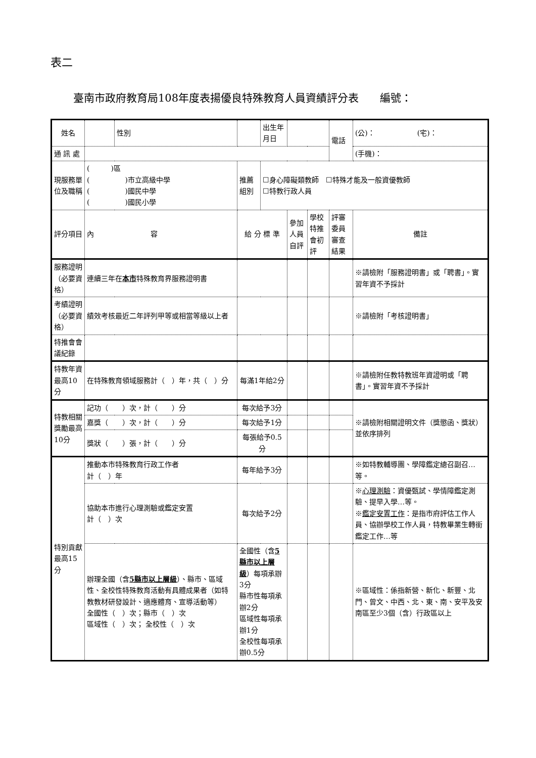表二
臺南市政府教育局108年度表揚優良特殊教育人員資績評分表　　編號：
| 姓名 | | 性別 | | 出生年月日 | | | 電話 | (公)： (宅)： |
| 通 訊 處 | | | | | | | | (手機)： |
| 現服務單位及職稱 | ( )區 ( )市立高級中學 ( )國民中學 ( )國民小學 | | 推薦組別 | ☐身心障礙類教師 ☐特殊才能及一般資優教師 ☐特教行政人員 | | | | |
| 評分項目 | 內 容 | | 給 分 標 準 | | 參加人員自評 | 學校特推會初評 | 評審委員審查結果 | 備註 |
| 服務證明（必要資格） | 連續三年在 本市 特殊教育界服務證明書 | | | | | | | ※請檢附「服務證明書」或「聘書」。實習年資不予採計 |
| 考績證明（必要資格） | 績效考核最近二年評列甲等或相當等級以上者 | | | | | | | ※請檢附「考核證明書」 |
| 特推會會議紀錄 | | | | | | | | |
| 特教年資最高10分 | 在特殊教育領域服務計（ ）年，共（ ）分 | | 每滿1年給2分 | | | | | ※請檢附任教特教班年資證明或「聘書」。實習年資不予採計 |
| 特教相關獎勵最高10分 | 記功（ ）次，計（ ）分 | | 每次給予3分 | | | | | ※請檢附相關證明文件（獎懲函、獎狀）並依序排列 |
| | 嘉獎（ ）次，計（ ）分 | | 每次給予1分 | | | | | |
| | 獎狀（ ）張，計（ ）分 | | 每張給予0.5分 | | | | | |
| 特別貢獻最高15分 | 推動本市特殊教育行政工作者 計（ ）年 | | 每年給予3分 | | | | | ※如特教輔導團、學障鑑定總召副召…等。 |
| | 協助本市進行心理測驗或鑑定安置 計（ ）次 | | 每次給予2分 | | | | | ※ 心理測驗 ：資優甄試、學情障鑑定測驗、提早入學…等。 ※ 鑑定安置工作 ：是指市府評估工作人員、協辦學校工作人員，特教畢業生轉銜鑑定工作…等 |
| | 辦理全國（含 5縣市以上層級 ）、縣市、區域性、全校性特殊教育活動有具體成果者（如特教教材研發設計、適應體育、宣導活動等） 全國性（ ）次；縣市（ ）次 區域性（ ）次； 全校性（ ）次 | | 全國性（含 5縣市以上層級 ）每項承辦3分 縣市性每項承辦2分 區域性每項承辦1分 全校性每項承辦0.5分 | | | | | ※區域性：係指新營、新化、新豐、北門、曾文、中西、北、東、南、安平及安南區至少3個（含）行政區以上 |